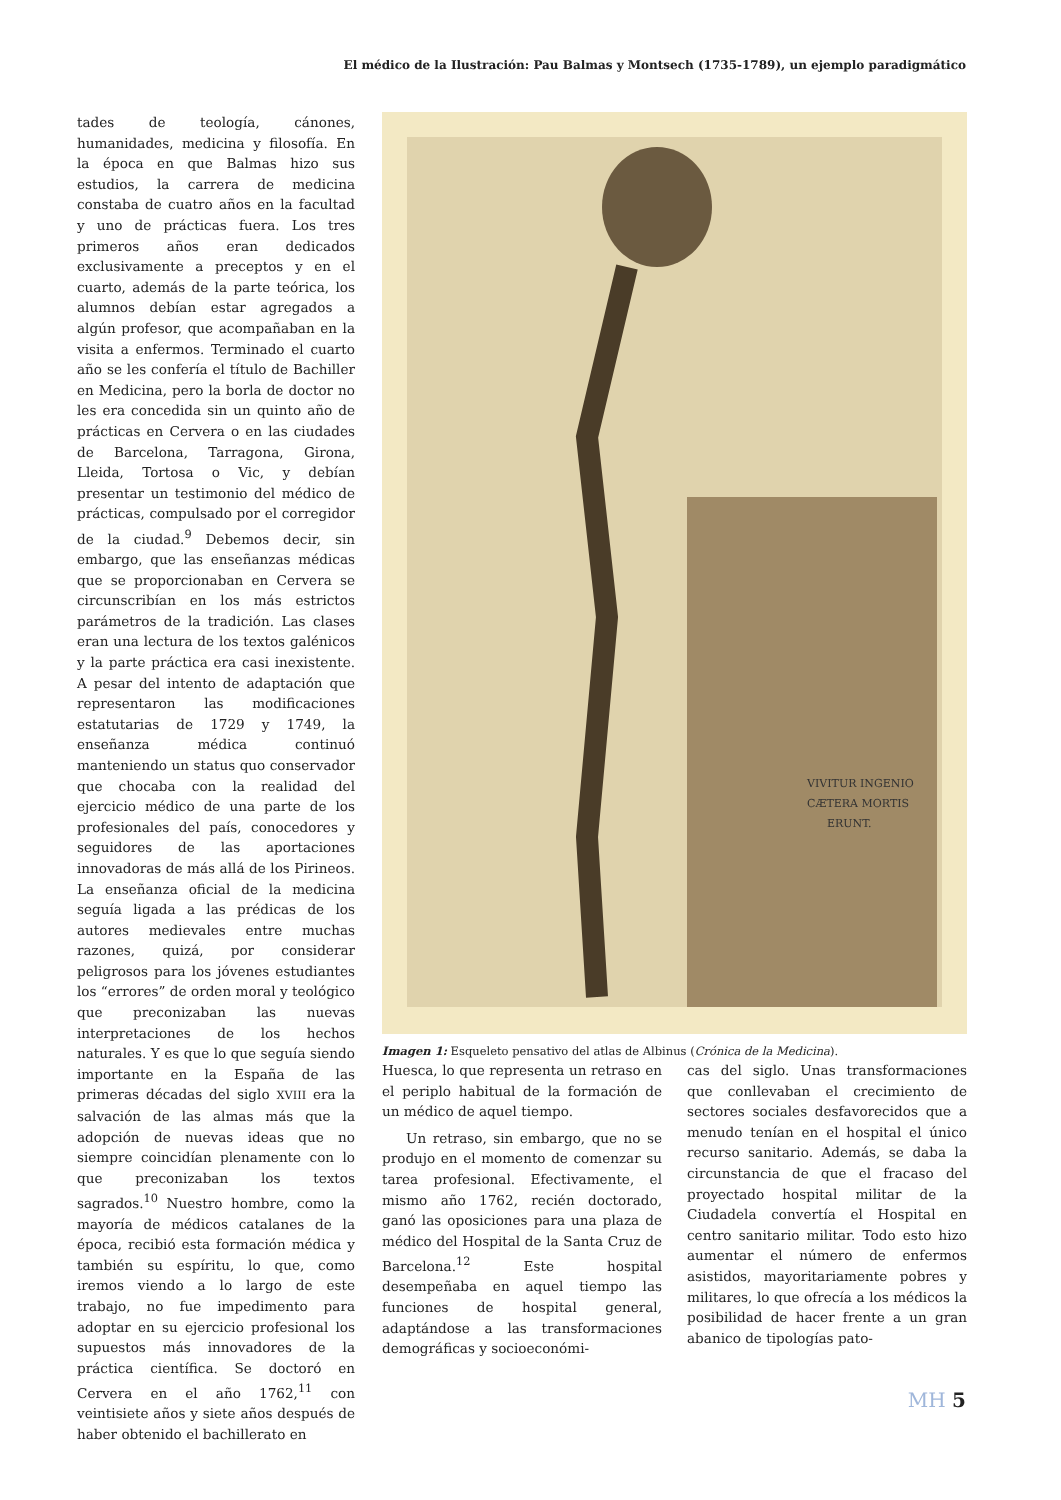El médico de la Ilustración: Pau Balmas y Montsech (1735-1789), un ejemplo paradigmático
tades de teología, cánones, humanidades, medicina y filosofía. En la época en que Balmas hizo sus estudios, la carrera de medicina constaba de cuatro años en la facultad y uno de prácticas fuera. Los tres primeros años eran dedicados exclusivamente a preceptos y en el cuarto, además de la parte teórica, los alumnos debían estar agregados a algún profesor, que acompañaban en la visita a enfermos. Terminado el cuarto año se les confería el título de Bachiller en Medicina, pero la borla de doctor no les era concedida sin un quinto año de prácticas en Cervera o en las ciudades de Barcelona, Tarragona, Girona, Lleida, Tortosa o Vic, y debían presentar un testimonio del médico de prácticas, compulsado por el corregidor de la ciudad.<sup>9</sup> Debemos decir, sin embargo, que las enseñanzas médicas que se proporcionaban en Cervera se circunscribían en los más estrictos parámetros de la tradición. Las clases eran una lectura de los textos galénicos y la parte práctica era casi inexistente. A pesar del intento de adaptación que representaron las modificaciones estatutarias de 1729 y 1749, la enseñanza médica continuó manteniendo un status quo conservador que chocaba con la realidad del ejercicio médico de una parte de los profesionales del país, conocedores y seguidores de las aportaciones innovadoras de más allá de los Pirineos. La enseñanza oficial de la medicina seguía ligada a las prédicas de los autores medievales entre muchas razones, quizá, por considerar peligrosos para los jóvenes estudiantes los “errores” de orden moral y teológico que preconizaban las nuevas interpretaciones de los hechos naturales. Y es que lo que seguía siendo importante en la España de las primeras décadas del siglo XVIII era la salvación de las almas más que la adopción de nuevas ideas que no siempre coincidían plenamente con lo que preconizaban los textos sagrados.<sup>10</sup> Nuestro hombre, como la mayoría de médicos catalanes de la época, recibió esta formación médica y también su espíritu, lo que, como iremos viendo a lo largo de este trabajo, no fue impedimento para adoptar en su ejercicio profesional los supuestos más innovadores de la práctica científica. Se doctoró en Cervera en el año 1762,<sup>11</sup> con veintisiete años y siete años después de haber obtenido el bachillerato en
VIVITUR INGENIO
CÆTERA MORTIS
ERUNT.
Imagen 1: Esqueleto pensativo del atlas de Albinus (Crónica de la Medicina).
Huesca, lo que representa un retraso en el periplo habitual de la formación de un médico de aquel tiempo.
Un retraso, sin embargo, que no se produjo en el momento de comenzar su tarea profesional. Efectivamente, el mismo año 1762, recién doctorado, ganó las oposiciones para una plaza de médico del Hospital de la Santa Cruz de Barcelona.<sup>12</sup> Este hospital desempeñaba en aquel tiempo las funciones de hospital general, adaptándose a las transformaciones demográficas y socioeconómi-
cas del siglo. Unas transformaciones que conllevaban el crecimiento de sectores sociales desfavorecidos que a menudo tenían en el hospital el único recurso sanitario. Además, se daba la circunstancia de que el fracaso del proyectado hospital militar de la Ciudadela convertía el Hospital en centro sanitario militar. Todo esto hizo aumentar el número de enfermos asistidos, mayoritariamente pobres y militares, lo que ofrecía a los médicos la posibilidad de hacer frente a un gran abanico de tipologías pato-
MH 5